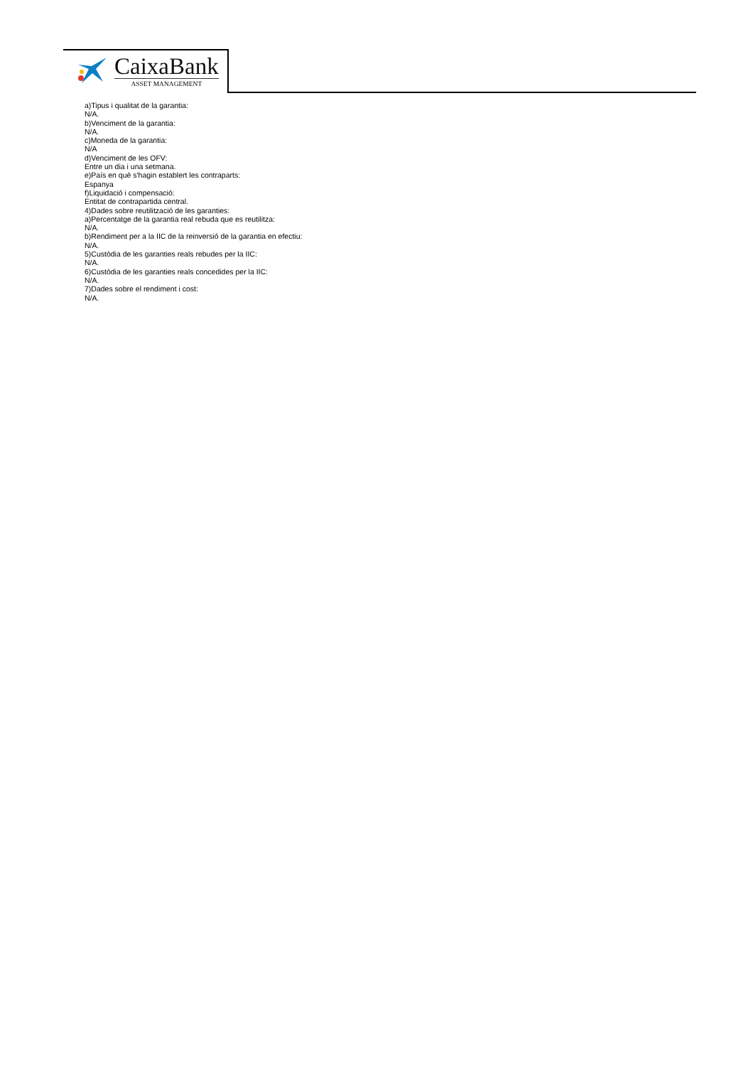CaixaBank
ASSET MANAGEMENT
a)Tipus i qualitat de la garantia:
N/A.
b)Venciment de la garantia:
N/A.
c)Moneda de la garantia:
N/A
d)Venciment de les OFV:
Entre un dia i una setmana.
e)País en què s'hagin establert les contraparts:
Espanya
f)Liquidació i compensació:
Entitat de contrapartida central.
4)Dades sobre reutilització de les garanties:
a)Percentatge de la garantia real rebuda que es reutilitza:
N/A.
b)Rendiment per a la IIC de la reinversió de la garantia en efectiu:
N/A.
5)Custòdia de les garanties reals rebudes per la IIC:
N/A.
6)Custòdia de les garanties reals concedides per la IIC:
N/A.
7)Dades sobre el rendiment i cost:
N/A.